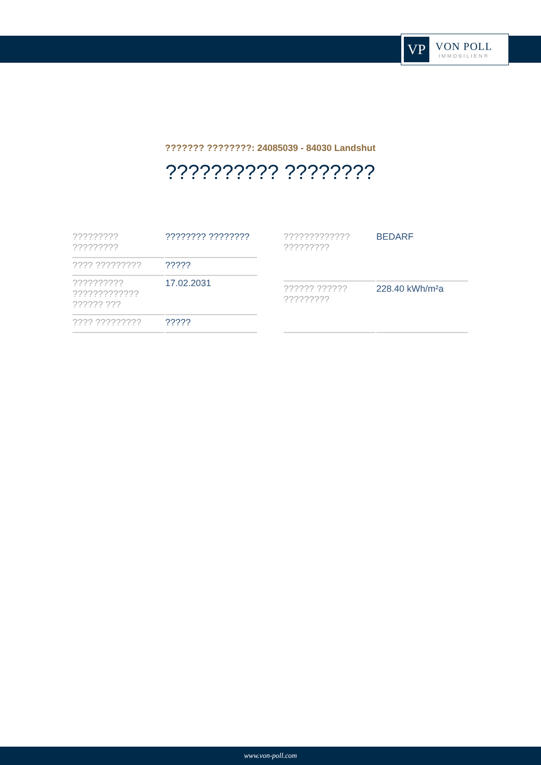VP
VON POLL
IMMOBILIEN®
??????? ????????: 24085039 - 84030 Landshut
?????????? ????????
| ????????? ????????? | ???????? ???????? |
| ???? ????????? | ????? |
| ?????????? ????????????? ?????? ??? | 17.02.2031 |
| ???? ????????? | ????? |
| ????????????? ????????? | BEDARF |
| ?????? ?????? ????????? | 228.40 kWh/m²a |
www.von-poll.com